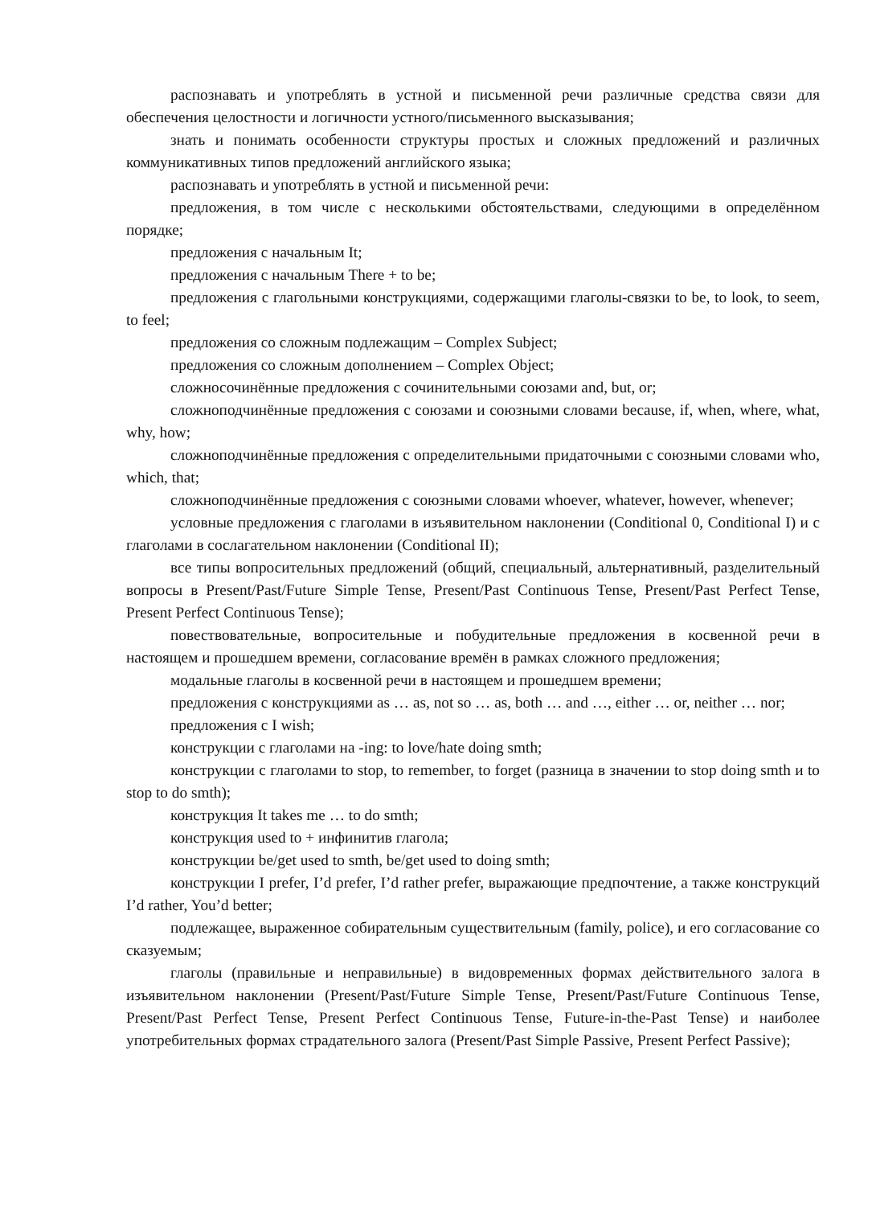распознавать и употреблять в устной и письменной речи различные средства связи для обеспечения целостности и логичности устного/письменного высказывания;
знать и понимать особенности структуры простых и сложных предложений и различных коммуникативных типов предложений английского языка;
распознавать и употреблять в устной и письменной речи:
предложения, в том числе с несколькими обстоятельствами, следующими в определённом порядке;
предложения с начальным It;
предложения с начальным There + to be;
предложения с глагольными конструкциями, содержащими глаголы-связки to be, to look, to seem, to feel;
предложения со сложным подлежащим – Complex Subject;
предложения со сложным дополнением – Complex Object;
сложносочинённые предложения с сочинительными союзами and, but, or;
сложноподчинённые предложения с союзами и союзными словами because, if, when, where, what, why, how;
сложноподчинённые предложения с определительными придаточными с союзными словами who, which, that;
сложноподчинённые предложения с союзными словами whoever, whatever, however, whenever;
условные предложения с глаголами в изъявительном наклонении (Conditional 0, Conditional I) и с глаголами в сослагательном наклонении (Conditional II);
все типы вопросительных предложений (общий, специальный, альтернативный, разделительный вопросы в Present/Past/Future Simple Tense, Present/Past Continuous Tense, Present/Past Perfect Tense, Present Perfect Continuous Tense);
повествовательные, вопросительные и побудительные предложения в косвенной речи в настоящем и прошедшем времени, согласование времён в рамках сложного предложения;
модальные глаголы в косвенной речи в настоящем и прошедшем времени;
предложения с конструкциями as … as, not so … as, both … and …, either … or, neither … nor;
предложения с I wish;
конструкции с глаголами на -ing: to love/hate doing smth;
конструкции с глаголами to stop, to remember, to forget (разница в значении to stop doing smth и to stop to do smth);
конструкция It takes me … to do smth;
конструкция used to + инфинитив глагола;
конструкции be/get used to smth, be/get used to doing smth;
конструкции I prefer, I’d prefer, I’d rather prefer, выражающие предпочтение, а также конструкций I’d rather, You’d better;
подлежащее, выраженное собирательным существительным (family, police), и его согласование со сказуемым;
глаголы (правильные и неправильные) в видовременных формах действительного залога в изъявительном наклонении (Present/Past/Future Simple Tense, Present/Past/Future Continuous Tense, Present/Past Perfect Tense, Present Perfect Continuous Tense, Future-in-the-Past Tense) и наиболее употребительных формах страдательного залога (Present/Past Simple Passive, Present Perfect Passive);